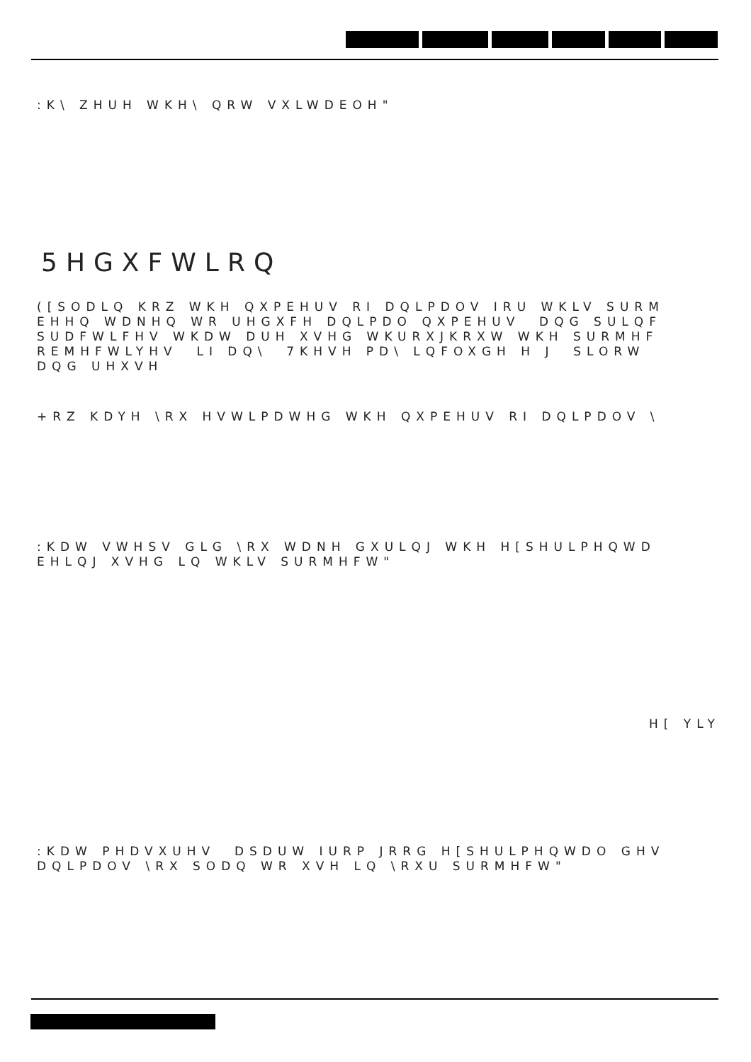:K\ ZHUH WKH\ QRW VXLWDEOH"
5HGXFWLRQ
([SODLQ KRZ WKH QXPEHUV RI DQLPDOV IRU WKLV SURM EHHQ WDNHQ WR UHGXFH DQLPDO QXPEHUV DQG SULQF SUDFWLFHV WKDW DUH XVHG WKURXJKRXW WKH SURMHF REMHFWLYHV LI DQ\ 7KHVH PD\ LQFOXGH H J SLORW DQG UHXVH
+RZ KDYH \RX HVWLPDWHG WKH QXPEHUV RI DQLPDOV \
:KDW VWHSV GLG \RX WDNH GXULQJ WKH H[SHULPHQWD EHLQJ XVHG LQ WKLV SURMHFW"
H[ YLY
:KDW PHDVXUHV DSDUW IURP JRRG H[SHULPHQWDO GHV DQLPDOV \RX SODQ WR XVH LQ \RXU SURMHFW"